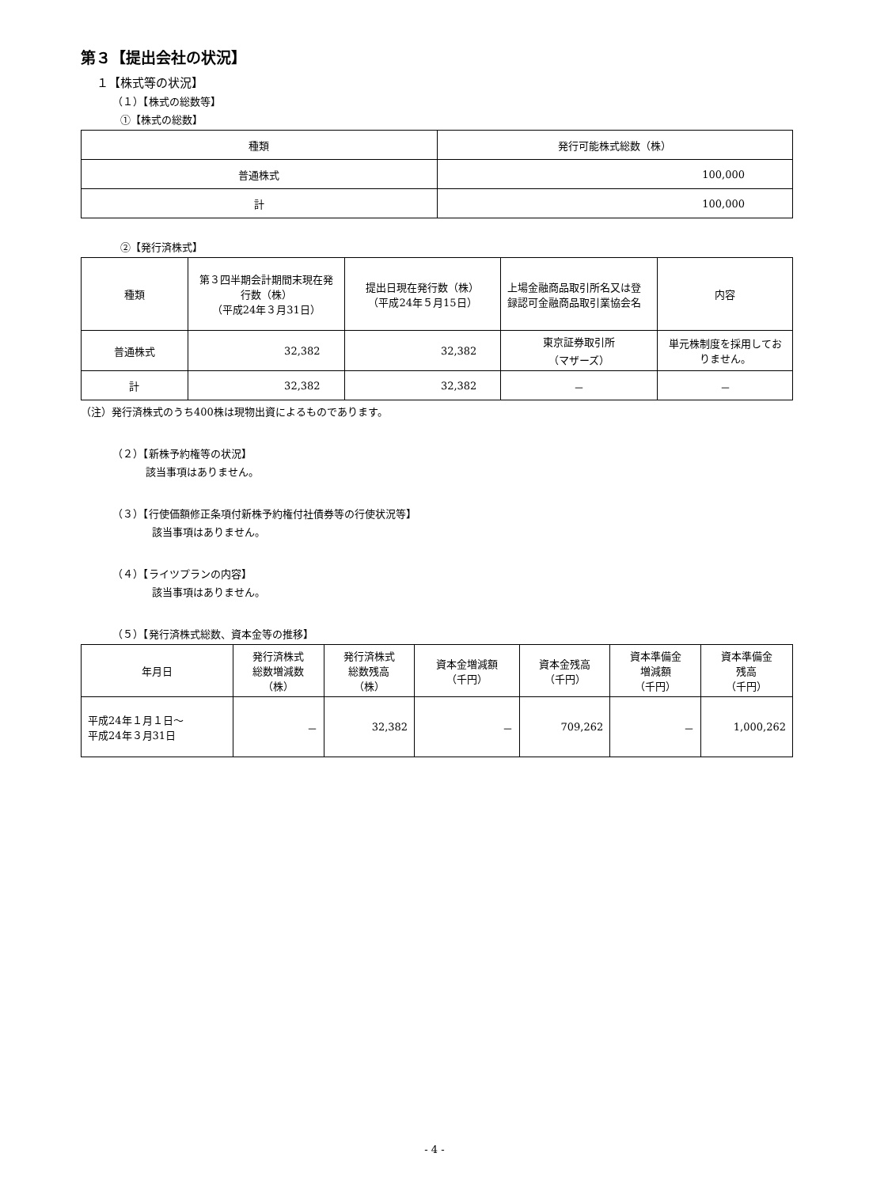第３【提出会社の状況】
１【株式等の状況】
（１）【株式の総数等】
①【株式の総数】
| 種類 | 発行可能株式総数（株） |
| --- | --- |
| 普通株式 | 100,000 |
| 計 | 100,000 |
②【発行済株式】
| 種類 | 第３四半期会計期間末現在発行数（株） （平成24年３月31日） | 提出日現在発行数（株） （平成24年５月15日） | 上場金融商品取引所名又は登録認可金融商品取引業協会名 | 内容 |
| --- | --- | --- | --- | --- |
| 普通株式 | 32,382 | 32,382 | 東京証券取引所 （マザーズ） | 単元株制度を採用しておりません。 |
| 計 | 32,382 | 32,382 | － | － |
（注）発行済株式のうち400株は現物出資によるものであります。
（２）【新株予約権等の状況】
該当事項はありません。
（３）【行使価額修正条項付新株予約権付社債券等の行使状況等】
該当事項はありません。
（４）【ライツプランの内容】
該当事項はありません。
（５）【発行済株式総数、資本金等の推移】
| 年月日 | 発行済株式 総数増減数 （株） | 発行済株式 総数残高 （株） | 資本金増減額 （千円） | 資本金残高 （千円） | 資本準備金 増減額 （千円） | 資本準備金 残高 （千円） |
| --- | --- | --- | --- | --- | --- | --- |
| 平成24年１月１日～ 平成24年３月31日 | － | 32,382 | － | 709,262 | － | 1,000,262 |
- 4 -